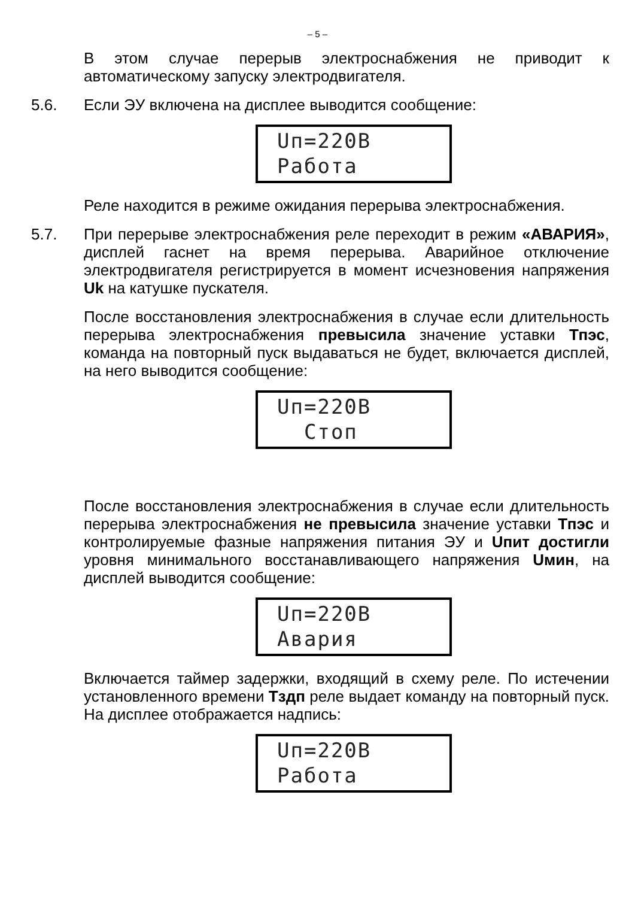– 5 –
В этом случае перерыв электроснабжения не приводит к автоматическому запуску электродвигателя.
5.6. Если ЭУ включена на дисплее выводится сообщение:
Uп=220В
Работа
Реле находится в режиме ожидания перерыва электроснабжения.
5.7. При перерыве электроснабжения реле переходит в режим «АВАРИЯ», дисплей гаснет на время перерыва. Аварийное отключение электродвигателя регистрируется в момент исчезновения напряжения Uk на катушке пускателя.
После восстановления электроснабжения в случае если длительность перерыва электроснабжения превысила значение уставки Тпэс, команда на повторный пуск выдаваться не будет, включается дисплей, на него выводится сообщение:
Uп=220В
Стоп
После восстановления электроснабжения в случае если длительность перерыва электроснабжения не превысила значение уставки Тпэс и контролируемые фазные напряжения питания ЭУ и Uпит достигли уровня минимального восстанавливающего напряжения Uмин, на дисплей выводится сообщение:
Uп=220В
Авария
Включается таймер задержки, входящий в схему реле. По истечении установленного времени Тздп реле выдает команду на повторный пуск. На дисплее отображается надпись:
Uп=220В
Работа